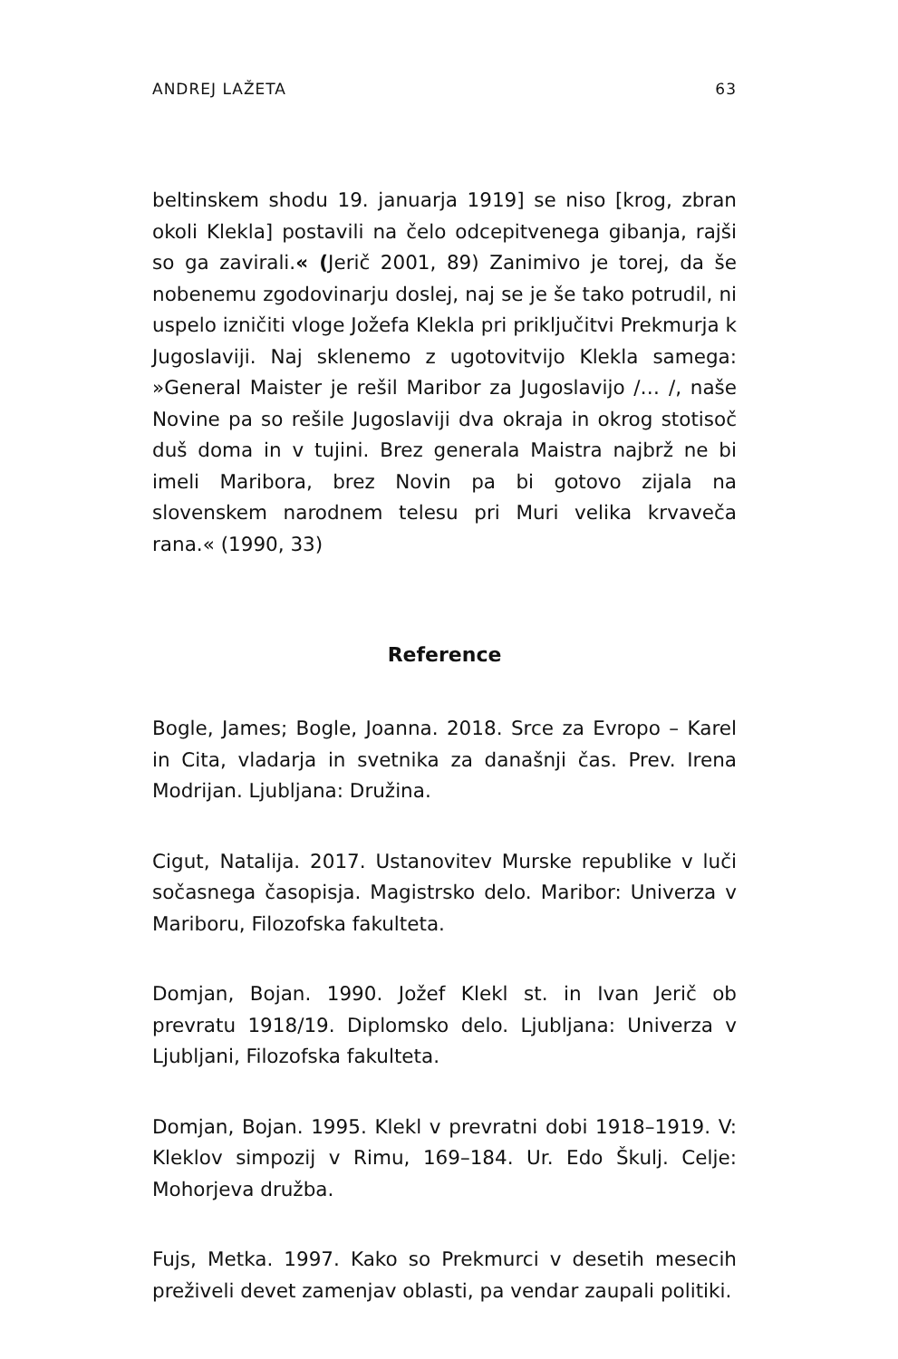ANDREJ LAŽETA 63
beltinskem shodu 19. januarja 1919] se niso [krog, zbran okoli Klekla] postavili na čelo odcepitvenega gibanja, rajši so ga zavirali.« (Jerič 2001, 89) Zanimivo je torej, da še nobenemu zgodovinarju doslej, naj se je še tako potrudil, ni uspelo izničiti vloge Jožefa Klekla pri priključitvi Prekmurja k Jugoslaviji. Naj sklenemo z ugotovitvijo Klekla samega: »General Maister je rešil Maribor za Jugoslavijo /… /, naše Novine pa so rešile Jugoslaviji dva okraja in okrog stotisoč duš doma in v tujini. Brez generala Maistra najbrž ne bi imeli Maribora, brez Novin pa bi gotovo zijala na slovenskem narodnem telesu pri Muri velika krvaveča rana.« (1990, 33)
Reference
Bogle, James; Bogle, Joanna. 2018. Srce za Evropo – Karel in Cita, vladarja in svetnika za današnji čas. Prev. Irena Modrijan. Ljubljana: Družina.
Cigut, Natalija. 2017. Ustanovitev Murske republike v luči sočasnega časopisja. Magistrsko delo. Maribor: Univerza v Mariboru, Filozofska fakulteta.
Domjan, Bojan. 1990. Jožef Klekl st. in Ivan Jerič ob prevratu 1918/19. Diplomsko delo. Ljubljana: Univerza v Ljubljani, Filozofska fakulteta.
Domjan, Bojan. 1995. Klekl v prevratni dobi 1918–1919. V: Kleklov simpozij v Rimu, 169–184. Ur. Edo Škulj. Celje: Mohorjeva družba.
Fujs, Metka. 1997. Kako so Prekmurci v desetih mesecih preživeli devet zamenjav oblasti, pa vendar zaupali politiki.